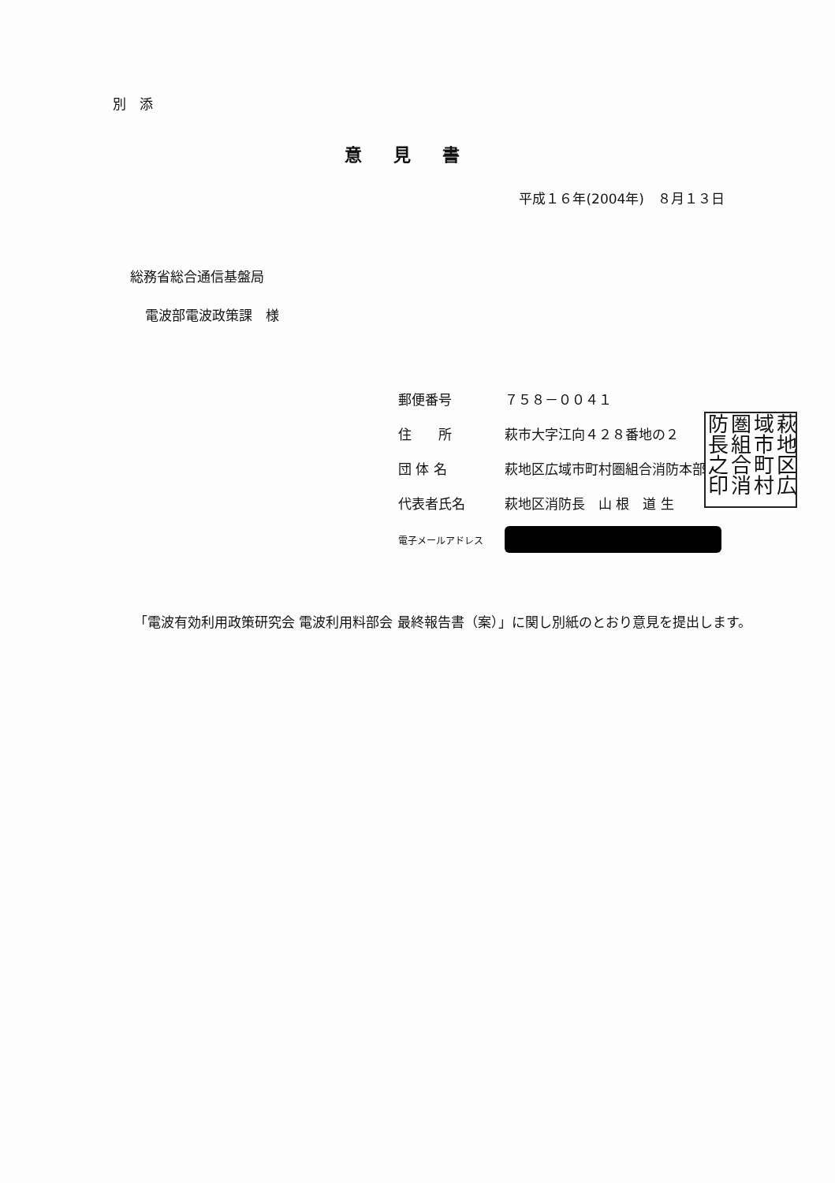別　添
意見書
平成１６年(2004年)　８月１３日
総務省総合通信基盤局
電波部電波政策課　様
| 郵便番号 | ７５８－００４１ |
| 住 所 | 萩市大字江向４２８番地の２ |
| 団 体 名 | 萩地区広域市町村圏組合消防本部 |
| 代表者氏名 | 萩地区消防長 山 根 道 生 |
| 電子メールアドレス | |
萩地区広域市町村圏組合消防長之印
「電波有効利用政策研究会 電波利用料部会 最終報告書（案）」に関し別紙のとおり意見を提出します。